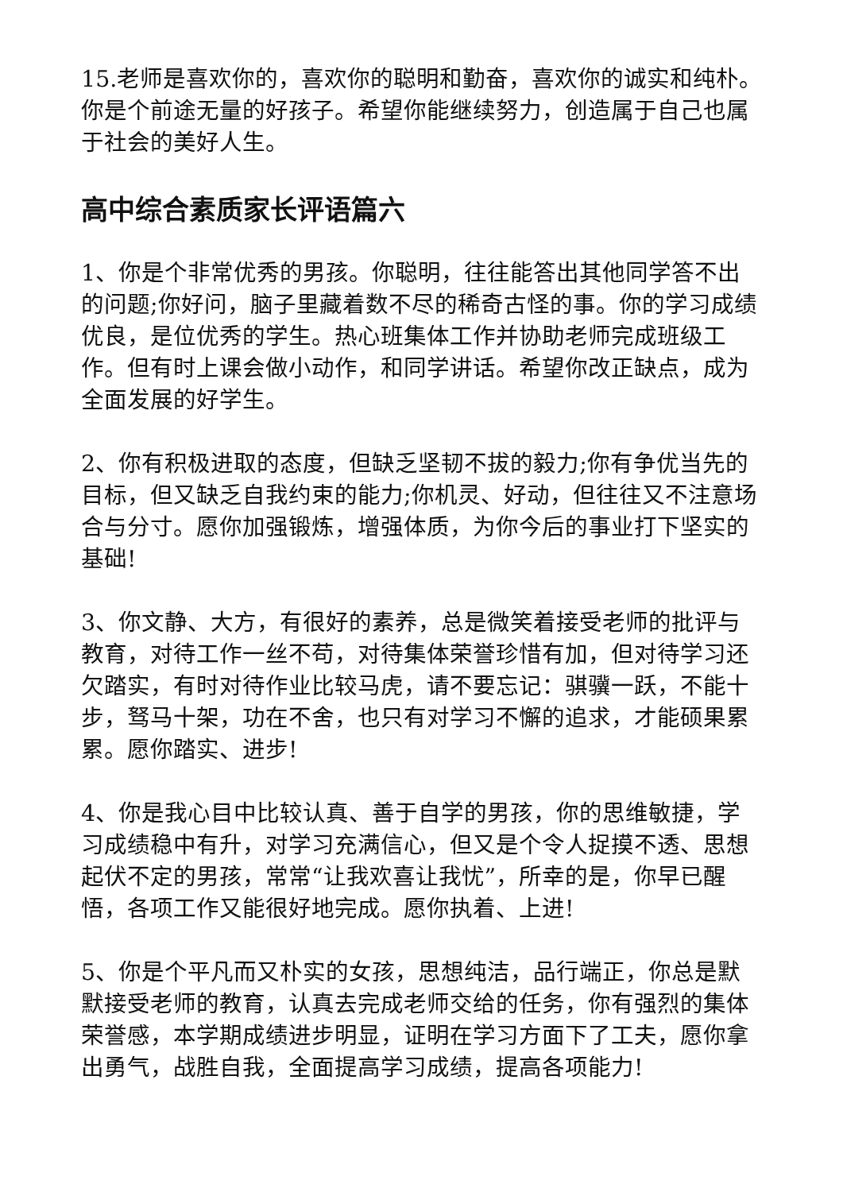15.老师是喜欢你的，喜欢你的聪明和勤奋，喜欢你的诚实和纯朴。你是个前途无量的好孩子。希望你能继续努力，创造属于自己也属于社会的美好人生。
高中综合素质家长评语篇六
1、你是个非常优秀的男孩。你聪明，往往能答出其他同学答不出的问题;你好问，脑子里藏着数不尽的稀奇古怪的事。你的学习成绩优良，是位优秀的学生。热心班集体工作并协助老师完成班级工作。但有时上课会做小动作，和同学讲话。希望你改正缺点，成为全面发展的好学生。
2、你有积极进取的态度，但缺乏坚韧不拔的毅力;你有争优当先的目标，但又缺乏自我约束的能力;你机灵、好动，但往往又不注意场合与分寸。愿你加强锻炼，增强体质，为你今后的事业打下坚实的基础!
3、你文静、大方，有很好的素养，总是微笑着接受老师的批评与教育，对待工作一丝不苟，对待集体荣誉珍惜有加，但对待学习还欠踏实，有时对待作业比较马虎，请不要忘记：骐骥一跃，不能十步，驽马十架，功在不舍，也只有对学习不懈的追求，才能硕果累累。愿你踏实、进步!
4、你是我心目中比较认真、善于自学的男孩，你的思维敏捷，学习成绩稳中有升，对学习充满信心，但又是个令人捉摸不透、思想起伏不定的男孩，常常“让我欢喜让我忧”，所幸的是，你早已醒悟，各项工作又能很好地完成。愿你执着、上进!
5、你是个平凡而又朴实的女孩，思想纯洁，品行端正，你总是默默接受老师的教育，认真去完成老师交给的任务，你有强烈的集体荣誉感，本学期成绩进步明显，证明在学习方面下了工夫，愿你拿出勇气，战胜自我，全面提高学习成绩，提高各项能力!